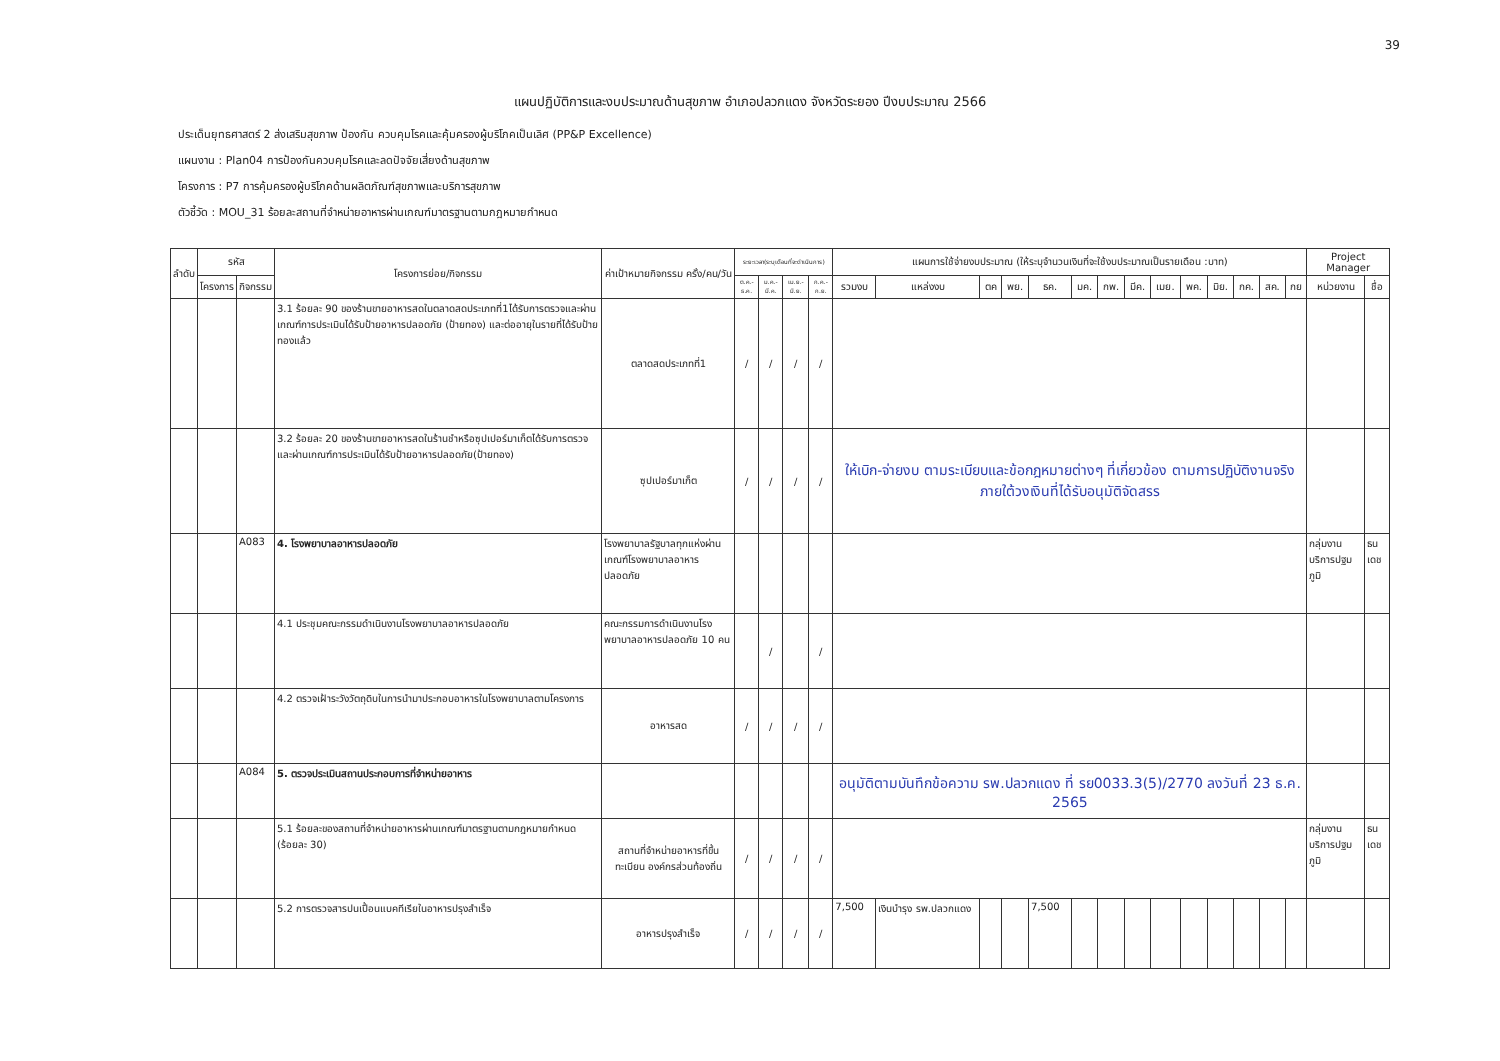39
แผนปฏิบัติการและงบประมาณด้านสุขภาพ อำเภอปลวกแดง จังหวัดระยอง ปีงบประมาณ 2566
ประเด็นยุทธศาสตร์ 2 ส่งเสริมสุขภาพ ป้องกัน ควบคุมโรคและคุ้มครองผู้บริโภคเป็นเลิศ (PP&P Excellence)
แผนงาน : Plan04 การป้องกันควบคุมโรคและลดปัจจัยเสี่ยงด้านสุขภาพ
โครงการ : P7 การคุ้มครองผู้บริโภคด้านผลิตภัณฑ์สุขภาพและบริการสุขภาพ
ตัวชี้วัด : MOU_31 ร้อยละสถานที่จำหน่ายอาหารผ่านเกณฑ์มาตรฐานตามกฎหมายกำหนด
| ลำดับ | รหัส | | โครงการย่อย/กิจกรรม | ค่าเป้าหมายกิจกรรม ครั้ง/คน/วัน | ระยะเวลา(ระบุเดือนที่จะดำเนินการ) | | | | แผนการใช้จ่ายงบประมาณ (ให้ระบุจำนวนเงินที่จะใช้งบประมาณเป็นรายเดือน :บาท) | | | | | | | | | | | | | | Project Manager | |
| --- | --- | --- | --- | --- | --- | --- | --- | --- | --- | --- | --- | --- | --- | --- | --- | --- | --- | --- | --- | --- | --- | --- | --- | --- |
| | โครงการ | กิจกรรม | | | ต.ค.-ธ.ค. | ม.ค.-มี.ค. | เม.ย.-มิ.ย. | ก.ค.-ก.ย. | รวมงบ | แหล่งงบ | ตค | พย. | ธค. | มค. | กพ. | มีค. | เมย. | พค. | มิย. | กค. | สค. | กย | หน่วยงาน | ชื่อ |
| | | | 3.1 ร้อยละ 90 ของร้านขายอาหารสดในตลาดสดประเภทที่1ได้รับการตรวจและผ่านเกณฑ์การประเมินได้รับป้ายอาหารปลอดภัย (ป้ายทอง) และต่ออายุในรายที่ได้รับป้ายทองแล้ว | ตลาดสดประเภทที่1 | / | / | / | / | | | | | | | | | | | | | | | | |
| | | | 3.2 ร้อยละ 20 ของร้านขายอาหารสดในร้านชำหรือซุปเปอร์มาเก็ตได้รับการตรวจและผ่านเกณฑ์การประเมินได้รับป้ายอาหารปลอดภัย(ป้ายทอง) | ซุปเปอร์มาเก็ต | / | / | / | / | ให้เบิก-จ่ายงบ ตามระเบียบและข้อกฎหมายต่างๆ ที่เกี่ยวข้อง ตามการปฏิบัติงานจริง ภายใต้วงเงินที่ได้รับอนุมัติจัดสรร | | | | | | | | | | | | | | | |
| | | A083 | 4. โรงพยาบาลอาหารปลอดภัย | โรงพยาบาลรัฐบาลทุกแห่งผ่านเกณฑ์โรงพยาบาลอาหารปลอดภัย | | | | | | | | | | | | | | | | | | | กลุ่มงานบริการปฐมภูมิ | ธนเดช |
| | | | 4.1 ประชุมคณะกรรมดำเนินงานโรงพยาบาลอาหารปลอดภัย | คณะกรรมการดำเนินงานโรงพยาบาลอาหารปลอดภัย 10 คน | | / | | / | | | | | | | | | | | | | | | | |
| | | | 4.2 ตรวจเฝ้าระวังวัตถุดิบในการนำมาประกอบอาหารในโรงพยาบาลตามโครงการ | อาหารสด | / | / | / | / | | | | | | | | | | | | | | | | |
| | | A084 | 5. ตรวจประเมินสถานประกอบการที่จำหน่ายอาหาร | | | | | | อนุมัติตามบันทึกข้อความ รพ.ปลวกแดง ที่ รย0033.3(5)/2770 ลงวันที่ 23 ธ.ค. 2565 | | | | | | | | | | | | | | | |
| | | | 5.1 ร้อยละของสถานที่จำหน่ายอาหารผ่านเกณฑ์มาตรฐานตามกฎหมายกำหนด (ร้อยละ 30) | สถานที่จำหน่ายอาหารที่ขึ้นทะเบียน องค์กรส่วนท้องถิ่น | / | / | / | / | | | | | | | | | | | | | | | กลุ่มงานบริการปฐมภูมิ | ธนเดช |
| | | | 5.2 การตรวจสารปนเปื้อนแบคทีเรียในอาหารปรุงสำเร็จ | อาหารปรุงสำเร็จ | / | / | / | / | 7,500 | เงินบำรุง รพ.ปลวกแดง | | | 7,500 | | | | | | | | | | | |